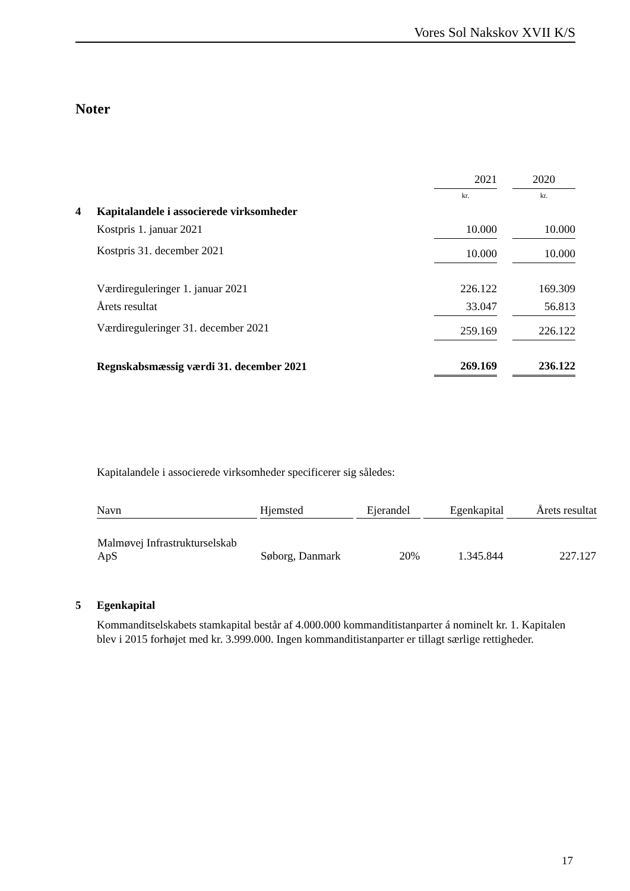Vores Sol Nakskov XVII K/S
Noter
| | | 2021 | | 2020 |
| | | kr. | | kr. |
| 4 | Kapitalandele i associerede virksomheder | | | |
| | Kostpris 1. januar 2021 | 10.000 | | 10.000 |
| | Kostpris 31. december 2021 | 10.000 | | 10.000 |
| | Værdireguleringer 1. januar 2021 | 226.122 | | 169.309 |
| | Årets resultat | 33.047 | | 56.813 |
| | Værdireguleringer 31. december 2021 | 259.169 | | 226.122 |
| | Regnskabsmæssig værdi 31. december 2021 | 269.169 | | 236.122 |
Kapitalandele i associerede virksomheder specificerer sig således:
| Navn | Hjemsted | Ejerandel | Egenkapital | Årets resultat |
| --- | --- | --- | --- | --- |
| Malmøvej Infrastrukturselskab ApS | Søborg, Danmark | 20% | 1.345.844 | 227.127 |
5 Egenkapital
Kommanditselskabets stamkapital består af 4.000.000 kommanditistanparter á nominelt kr. 1. Kapitalen blev i 2015 forhøjet med kr. 3.999.000. Ingen kommanditistanparter er tillagt særlige rettigheder.
17